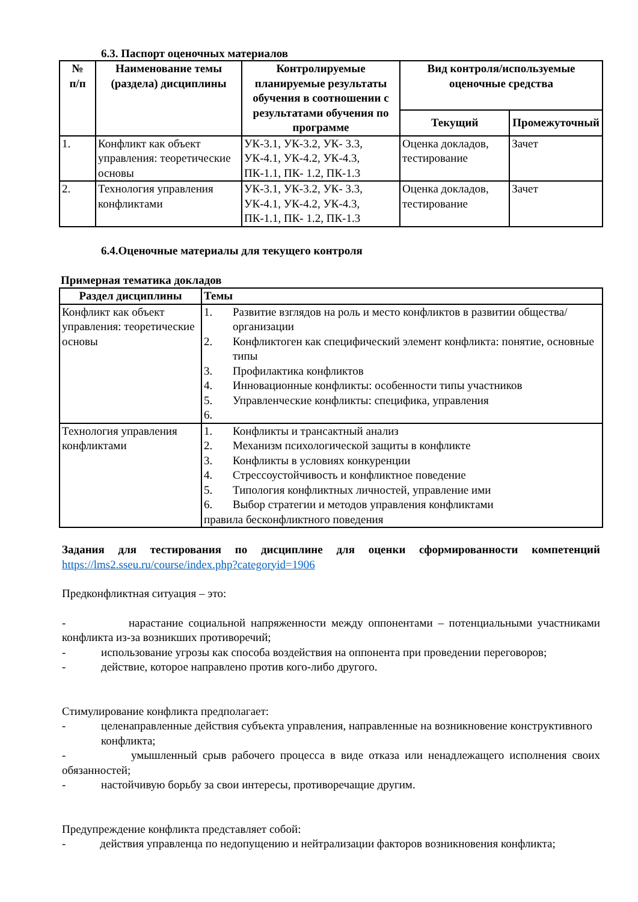6.3. Паспорт оценочных материалов
| № п/п | Наименование темы (раздела) дисциплины | Контролируемые планируемые результаты обучения в соотношении с результатами обучения по программе | Вид контроля/используемые оценочные средства | |
| --- | --- | --- | --- | --- |
| | | | Текущий | Промежуточный |
| 1. | Конфликт как объект управления: теоретические основы | УК-3.1, УК-3.2, УК- 3.3, УК-4.1, УК-4.2, УК-4.3, ПК-1.1, ПК- 1.2, ПК-1.3 | Оценка докладов, тестирование | Зачет |
| 2. | Технология управления конфликтами | УК-3.1, УК-3.2, УК- 3.3, УК-4.1, УК-4.2, УК-4.3, ПК-1.1, ПК- 1.2, ПК-1.3 | Оценка докладов, тестирование | Зачет |
6.4.Оценочные материалы для текущего контроля
Примерная тематика докладов
| Раздел дисциплины | Темы |
| --- | --- |
| Конфликт как объект управления: теоретические основы | 1. Развитие взглядов на роль и место конфликтов в развитии общества/ организации 2. Конфликтоген как специфический элемент конфликта: понятие, основные типы 3. Профилактика конфликтов 4. Инновационные конфликты: особенности типы участников 5. Управленческие конфликты: специфика, управления 6. |
| Технология управления конфликтами | 1. Конфликты и трансактный анализ 2. Механизм психологической защиты в конфликте 3. Конфликты в условиях конкуренции 4. Стрессоустойчивость и конфликтное поведение 5. Типология конфликтных личностей, управление ими 6. Выбор стратегии и методов управления конфликтами правила бесконфликтного поведения |
Задания для тестирования по дисциплине для оценки сформированности компетенций https://lms2.sseu.ru/course/index.php?categoryid=1906
Предконфликтная ситуация – это:
- нарастание социальной напряженности между оппонентами – потенциальными участниками конфликта из-за возникших противоречий;
- использование угрозы как способа воздействия на оппонента при проведении переговоров;
- действие, которое направлено против кого-либо другого.
Стимулирование конфликта предполагает:
- целенаправленные действия субъекта управления, направленные на возникновение конструктивного конфликта;
- умышленный срыв рабочего процесса в виде отказа или ненадлежащего исполнения своих обязанностей;
- настойчивую борьбу за свои интересы, противоречащие другим.
Предупреждение конфликта представляет собой:
- действия управленца по недопущению и нейтрализации факторов возникновения конфликта;